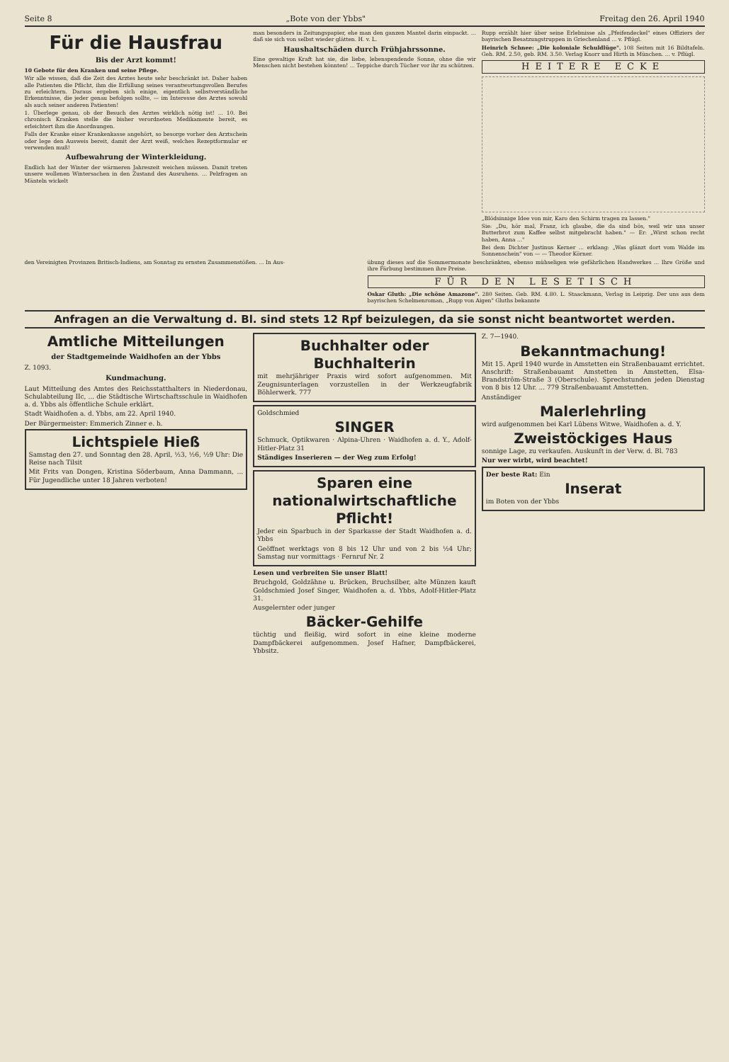Seite 8 „Bote von der Ybbs" Freitag den 26. April 1940
Für die Hausfrau
Bis der Arzt kommt!
10 Gebote für den Kranken und seine Pflege.
Wir alle wissen, daß die Zeit des Arztes heute sehr beschränkt ist. Daher haben alle Patienten die Pflicht, ihm die Erfüllung seines verantwortungsvollen Berufes zu erleichtern. Daraus ergeben sich einige, eigentlich selbstverständliche Erkenntnisse, die jeder genau befolgen sollte, — im Interesse des Arztes sowohl als auch seiner anderen Patienten!
1. Überlege genau, ob der Besuch des Arztes wirklich nötig ist! ... 10. Bei chronisch Kranken stelle die bisher verordneten Medikamente bereit, es erleichtert ihm die Anordnungen.
Falls der Kranke einer Krankenkasse angehört, so besorge vorher den Arztschein oder lege den Ausweis bereit, damit der Arzt weiß, welches Rezeptformular er verwenden muß!
Aufbewahrung der Winterkleidung.
Endlich hat der Winter der wärmeren Jahreszeit weichen müssen. Damit treten unsere wollenen Wintersachen in den Zustand des Ausruhens. ... Pelzfragen an Mänteln wickelt
man besonders in Zeitungspapier, ehe man den ganzen Mantel darin einpackt. ... daß sie sich von selbst wieder glätten. H. v. L.
Haushaltschäden durch Frühjahrssonne.
Eine gewaltige Kraft hat sie, die liebe, lebenspendende Sonne, ohne die wir Menschen nicht bestehen könnten! ... Teppiche durch Tücher vor ihr zu schützen.
Rupp erzählt hier über seine Erlebnisse als „Pfeifendeckel" eines Offiziers der bayrischen Besatzungstruppen in Griechenland ... v. Pflügl.
Heinrich Schnee: „Die koloniale Schuldlüge". 108 Seiten mit 16 Bildtafeln. Geh. RM. 2.50, geb. RM. 3.50. Verlag Knorr und Hirth in München. ... v. Pflügl.
HEITERE ECKE
„Blödsinnige Idee von mir, Karo den Schirm tragen zu lassen."
Sie: „Du, hör mal, Franz, ich glaube, die da sind bös, weil wir uns unser Butterbrot zum Kaffee selbst mitgebracht haben." — Er: „Wirst schon recht haben, Anna ..."
Bei dem Dichter Justinus Kerner ... erklang: „Was glänzt dort vom Walde im Sonnenschein" von — — Theodor Körner.
den Vereinigten Provinzen Britisch-Indiens, am Sonntag zu ernsten Zusammenstößen. ... In Aus-
übung dieses auf die Sommermonate beschränkten, ebenso mühseligen wie gefährlichen Handwerkes ... Ihre Größe und ihre Färbung bestimmen ihre Preise.
FÜR DEN LESETISCH
Oskar Gluth: „Die schöne Amazone". 280 Seiten. Geb. RM. 4.80. L. Staackmann, Verlag in Leipzig. Der uns aus dem bayrischen Schelmenroman, „Rupp von Aigen" Gluths bekannte
Anfragen an die Verwaltung d. Bl. sind stets 12 Rpf beizulegen, da sie sonst nicht beantwortet werden.
Amtliche Mitteilungen
der Stadtgemeinde Waidhofen an der Ybbs
Z. 1093.
Kundmachung.
Laut Mitteilung des Amtes des Reichsstatthalters in Niederdonau, Schulabteilung IIc, ... die Städtische Wirtschaftsschule in Waidhofen a. d. Ybbs als öffentliche Schule erklärt.
Stadt Waidhofen a. d. Ybbs, am 22. April 1940.
Der Bürgermeister: Emmerich Zinner e. h.
Lichtspiele Hieß
Samstag den 27. und Sonntag den 28. April, ½3, ½6, ½9 Uhr: Die Reise nach Tilsit
Mit Frits van Dongen, Kristina Söderbaum, Anna Dammann, ... Für Jugendliche unter 18 Jahren verboten!
Buchhalter oder Buchhalterin
mit mehrjähriger Praxis wird sofort aufgenommen. Mit Zeugnisunterlagen vorzustellen in der Werkzeugfabrik Böhlerwerk. 777
Goldschmied
SINGER
Schmuck, Optikwaren · Alpina-Uhren · Waidhofen a. d. Y., Adolf-Hitler-Platz 31
Ständiges Inserieren — der Weg zum Erfolg!
Sparen eine nationalwirtschaftliche Pflicht!
Jeder ein Sparbuch in der Sparkasse der Stadt Waidhofen a. d. Ybbs
Geöffnet werktags von 8 bis 12 Uhr und von 2 bis ½4 Uhr; Samstag nur vormittags · Fernruf Nr. 2
Lesen und verbreiten Sie unser Blatt!
Bruchgold, Goldzähne u. Brücken, Bruchsilber, alte Münzen kauft Goldschmied Josef Singer, Waidhofen a. d. Ybbs, Adolf-Hitler-Platz 31.
Ausgelernter oder junger
Bäcker-Gehilfe
tüchtig und fleißig, wird sofort in eine kleine moderne Dampfbäckerei aufgenommen. Josef Hafner, Dampfbäckerei, Ybbsitz.
Z. 7—1940.
Bekanntmachung!
Mit 15. April 1940 wurde in Amstetten ein Straßenbauamt errichtet. Anschrift: Straßenbauamt Amstetten in Amstetten, Elsa-Brandström-Straße 3 (Oberschule). Sprechstunden jeden Dienstag von 8 bis 12 Uhr. ... 779 Straßenbauamt Amstetten.
Anständiger
Malerlehrling
wird aufgenommen bei Karl Lübens Witwe, Waidhofen a. d. Y.
Zweistöckiges Haus
sonnige Lage, zu verkaufen. Auskunft in der Verw. d. Bl. 783
Nur wer wirbt, wird beachtet!
Der beste Rat: Ein
Inserat
im Boten von der Ybbs